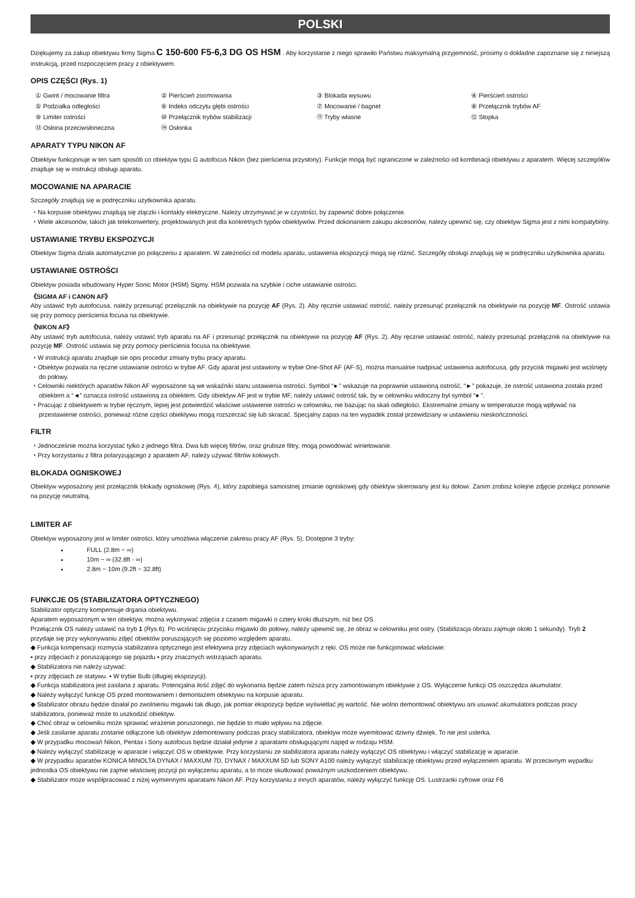POLSKI
Dziękujemy za zakup obiektywu firmy Sigma C 150-600 F5-6,3 DG OS HSM . Aby korzystanie z niego sprawiło Państwu maksymalną przyjemność, prosimy o dokładne zapoznanie się z niniejszą instrukcją, przed rozpoczęciem pracy z obiektywem.
OPIS CZĘŚCI (Rys. 1)
① Gwint / mocowanie filtra
② Pierścień zoomowania
③ Blokada wysuwu
④ Pierścień ostrości
⑤ Podziałka odległości
⑥ Indeks odczytu głębi ostrości
⑦ Mocowanie / bagnet
⑧ Przełącznik trybów AF
⑨ Limiter ostrości
⑩ Przełącznik trybów stabilizacji
⑪ Tryby własne
⑫ Stopka
⑬ Osłona przeciwsłoneczna
⑭ Osłonka
APARATY TYPU NIKON AF
Obiektyw funkcjonuje w ten sam sposób co obiektyw typu G autofocus Nikon (bez pierścienia przysłony). Funkcje mogą być ograniczone w zależności od kombinacji obiektywu z aparatem. Więcej szczegółów znajduje się w instrukcji obsługi aparatu.
MOCOWANIE NA APARACIE
Szczegóły znajdują się w podręczniku użytkownika aparatu.
⬩ Na korpusie obiektywu znajdują się złączki i kontakty elektryczne. Należy utrzymywać je w czystości, by zapewnić dobre połączenie.
⬩ Wiele akcesoriów, takich jak telekonwertery, projektowanych jest dla konkretnych typów obiektywów. Przed dokonaniem zakupu akcesoriów, należy upewnić się, czy obiektyw Sigma jest z nimi kompatybilny.
USTAWIANIE TRYBU EKSPOZYCJI
Obiektyw Sigma działa automatycznie po połączeniu z aparatem. W zależności od modelu aparatu, ustawienia ekspozycji mogą się różnić. Szczegóły obsługi znajdują się w podręczniku użytkownika aparatu.
USTAWIANIE OSTROŚCI
Obiektyw posiada wbudowany Hyper Sonic Motor (HSM) Sigmy. HSM pozwala na szybkie i ciche ustawianie ostrości.
《SIGMA AF i CANON AF》
Aby ustawić tryb autofocusa, należy przesunąć przełącznik na obiektywie na pozycję AF (Rys. 2). Aby ręcznie ustawiać ostrość, należy przesunąć przełącznik na obiektywie na pozycję MF. Ostrość ustawia się przy pomocy pierścienia focusa na obiektywie.
《NIKON AF》
Aby ustawić tryb autofocusa, należy ustawić tryb aparatu na AF i przesunąć przełącznik na obiektywie na pozycję AF (Rys. 2). Aby ręcznie ustawiać ostrość, należy przesunąć przełącznik na obiektywie na pozycję MF. Ostrość ustawia się przy pomocy pierścienia focusa na obiektywie.
⬩ W instrukcji aparatu znajduje sie opis procedur zmiany trybu pracy aparatu.
⬩ Obiektyw pozwala na ręczne ustawianie ostrości w trybie AF. Gdy aparat jest ustawiony w trybie One-Shot AF (AF-S), można manualnie nadpisać ustawienia autofocusa, gdy przycisk migawki jest wciśnięty do połowy.
⬩ Celowniki niektórych aparatów Nikon AF wyposażone są we wskaźniki stanu ustawienia ostrości. Symbol “● ” wskazuje na poprawnie ustawioną ostrość, “►” pokazuje, że ostrość ustawiona została przed obiektem a “◄” oznacza ostrość ustawioną za obiektem. Gdy obiektyw AF jest w trybie MF, należy ustawić ostrość tak, by w celowniku widoczny był symbol “● ”.
⬩ Pracując z obiektywem w trybie ręcznym, lepiej jest potwierdzić właściwe ustawienie ostrości w celowniku, nie bazując na skali odległości. Ekstremalne zmiany w temperaturze mogą wpływać na przestawienie ostrości, ponieważ różne części obiektywu mogą rozszerzać się lub skracać. Specjalny zapas na ten wypadek został przewidziany w ustawieniu nieskończoności.
FILTR
⬩ Jednocześnie można korzystać tylko z jednego filtra. Dwa lub więcej filtrów, oraz grubsze filtry, mogą powodować winietowanie.
⬩ Przy korzystaniu z filtra polaryzującego z aparatem AF, należy używać filtrów kołowych.
BLOKADA OGNISKOWEJ
Obiektyw wyposażony jest przełącznik blokady ogniskowej (Rys. 4), który zapobiega samoistnej zmianie ogniskowej gdy obiektyw skierowany jest ku dołowi. Zanim zrobisz kolejne zdjęcie przełącz ponownie na pozycję neutralną.
LIMITER AF
Obiektyw wyposażony jest w limiter ostrości, który umożliwia włączenie zakresu pracy AF (Rys. 5). Dostępne 3 tryby:
FULL (2.8m ~ ∞)
10m ~ ∞ (32.8ft - ∞)
2.8m ~ 10m (9.2ft ~ 32.8ft)
FUNKCJE OS (STABILIZATORA OPTYCZNEGO)
Stabilizator optyczny kompensuje drgania obiektywu.
Aparatem wyposażonym w ten obiektyw, można wykonywać zdjęcia z czasem migawki o cztery kroki dłuższym, niż bez OS.
Przełącznik OS należy ustawić na tryb 1 (Rys.6). Po wciśnięciu przycisku migawki do połowy, należy upewnić się, że obraz w celowniku jest ostry. (Stabilizacja obrazu zajmuje około 1 sekundy). Tryb 2 przydaje się przy wykonywaniu zdjęć obiektów poruszających się poziomo względem aparatu.
◆ Funkcja kompensacji rozmycia stabilizatora optycznego jest efektywna przy zdjęciach wykonywanych z ręki. OS może nie funkcjonować właściwie:
▪ przy zdjęciach z poruszającego się pojazdu ▪ przy znacznych wstrząsach aparatu.
◆ Stabilizatora nie należy używać:
▪ przy zdjęciach ze statywu. ▪ W trybie Bulb (długiej ekspozycji).
◆ Funkcja stabilizatora jest zasilana z aparatu. Potencjalna ilość zdjęć do wykonania będzie zatem niższa przy zamontowanym obiektywie z OS. Wyłączenie funkcji OS oszczędza akumulator.
◆ Należy wyłączyć funkcję OS przed montowaniem i demontażem obiektywu na korpusie aparatu.
◆ Stabilizator obrazu będzie działał po zwolnieniu migawki tak długo, jak pomiar ekspozycji będzie wyświetlać jej wartość. Nie wolno demontować obiektywu ani usuwać akumulatora podczas pracy stabilizatora, ponieważ może to uszkodzić obiektyw.
◆ Choć obraz w celowniku może sprawiać wrażenie poruszonego, nie będzie to miało wpływu na zdjęcie.
◆ Jeśli zasilanie aparatu zostanie odłączone lub obiektyw zdemontowany podczas pracy stabilizatora, obiektyw może wyemitować dziwny dźwięk. To nie jest usterka.
◆ W przypadku mocowań Nikon, Pentax i Sony autofocus będzie działał jedynie z aparatami obsługującymi napęd w rodzaju HSM.
◆ Należy wyłączyć stabilizację w aparacie i włączyć OS w obiektywie. Przy korzystaniu ze stabilizatora aparatu należy wyłączyć OS obiektywu i włączyć stabilizację w aparacie.
◆ W przypadku aparatów KONICA MINOLTA DYNAX / MAXXUM 7D, DYNAX / MAXXUM 5D lub SONY A100 należy wyłączyć stabilizację obiektywu przed wyłączeniem aparatu. W przeciwnym wypadku jednostka OS obiektywu nie zajmie właściwej pozycji po wyłączeniu aparatu, a to może skutkować poważnym uszkodzeniem obiektywu.
◆ Stabilizator może współpracować z niżej wymiennymi aparatami Nikon AF. Przy korzystaniu z innych aparatów, należy wyłączyć funkcję OS. Lustrzanki cyfrowe oraz F6